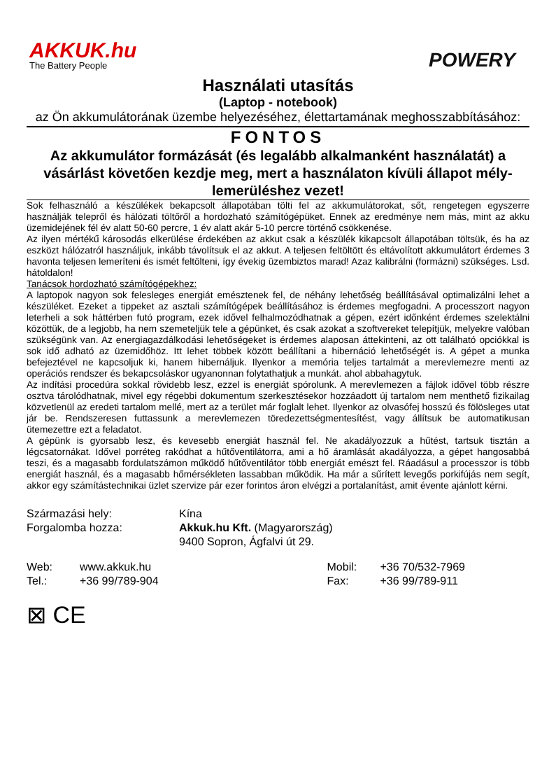AKKUK.hu
The Battery People
POWERY
Használati utasítás
(Laptop - notebook)
az Ön akkumulátorának üzembe helyezéséhez, élettartamának meghosszabbításához:
FONTOS
Az akkumulátor formázását (és legalább alkalmanként használatát) a vásárlást követően kezdje meg, mert a használaton kívüli állapot mély-lemerüléshez vezet!
Sok felhasználó a készülékek bekapcsolt állapotában tölti fel az akkumulátorokat, sőt, rengetegen egyszerre használják telepről és hálózati töltőről a hordozható számítógépüket. Ennek az eredménye nem más, mint az akku üzemidejének fél év alatt 50-60 percre, 1 év alatt akár 5-10 percre történő csökkenése.
Az ilyen mértékű károsodás elkerülése érdekében az akkut csak a készülék kikapcsolt állapotában töltsük, és ha az eszközt hálózatról használjuk, inkább távolítsuk el az akkut. A teljesen feltöltött és eltávolított akkumulátort érdemes 3 havonta teljesen lemeríteni és ismét feltölteni, így évekig üzembiztos marad! Azaz kalibrálni (formázni) szükséges. Lsd. hátoldalon!
Tanácsok hordozható számítógépekhez:
A laptopok nagyon sok felesleges energiát emésztenek fel, de néhány lehetőség beállításával optimalizálni lehet a készüléket. Ezeket a tippeket az asztali számítógépek beállításához is érdemes megfogadni. A processzort nagyon leterheli a sok háttérben futó program, ezek idővel felhalmozódhatnak a gépen, ezért időnként érdemes szelektálni közöttük, de a legjobb, ha nem szemeteljük tele a gépünket, és csak azokat a szoftvereket telepítjük, melyekre valóban szükségünk van. Az energiagazdálkodási lehetőségeket is érdemes alaposan áttekinteni, az ott található opciókkal is sok idő adható az üzemidőhöz. Itt lehet többek között beállítani a hibernáció lehetőségét is. A gépet a munka befejeztével ne kapcsoljuk ki, hanem hibernáljuk. Ilyenkor a memória teljes tartalmát a merevlemezre menti az operációs rendszer és bekapcsoláskor ugyanonnan folytathatjuk a munkát. ahol abbahagytuk.
Az indítási procedúra sokkal rövidebb lesz, ezzel is energiát spórolunk. A merevlemezen a fájlok idővel több részre osztva tárolódhatnak, mivel egy régebbi dokumentum szerkesztésekor hozzáadott új tartalom nem menthető fizikailag közvetlenül az eredeti tartalom mellé, mert az a terület már foglalt lehet. Ilyenkor az olvasófej hosszú és fölösleges utat jár be. Rendszeresen futtassunk a merevlemezen töredezettségmentesítést, vagy állítsuk be automatikusan ütemezettre ezt a feladatot.
A gépünk is gyorsabb lesz, és kevesebb energiát használ fel. Ne akadályozzuk a hűtést, tartsuk tisztán a légcsatornákat. Idővel porréteg rakódhat a hűtőventilátorra, ami a hő áramlását akadályozza, a gépet hangosabbá teszi, és a magasabb fordulatszámon működő hűtőventilátor több energiát emészt fel. Ráadásul a processzor is több energiát használ, és a magasabb hőmérsékleten lassabban működik. Ha már a sűrített levegős porkifújás nem segít, akkor egy számítástechnikai üzlet szervize pár ezer forintos áron elvégzi a portalanítást, amit évente ajánlott kérni.
Származási hely: Kína
Forgalomba hozza: Akkuk.hu Kft. (Magyarország)
9400 Sopron, Ágfalvi út 29.
Web: www.akkuk.hu
Tel.: +36 99/789-904
Mobil: +36 70/532-7969
Fax: +36 99/789-911
⊠ CE